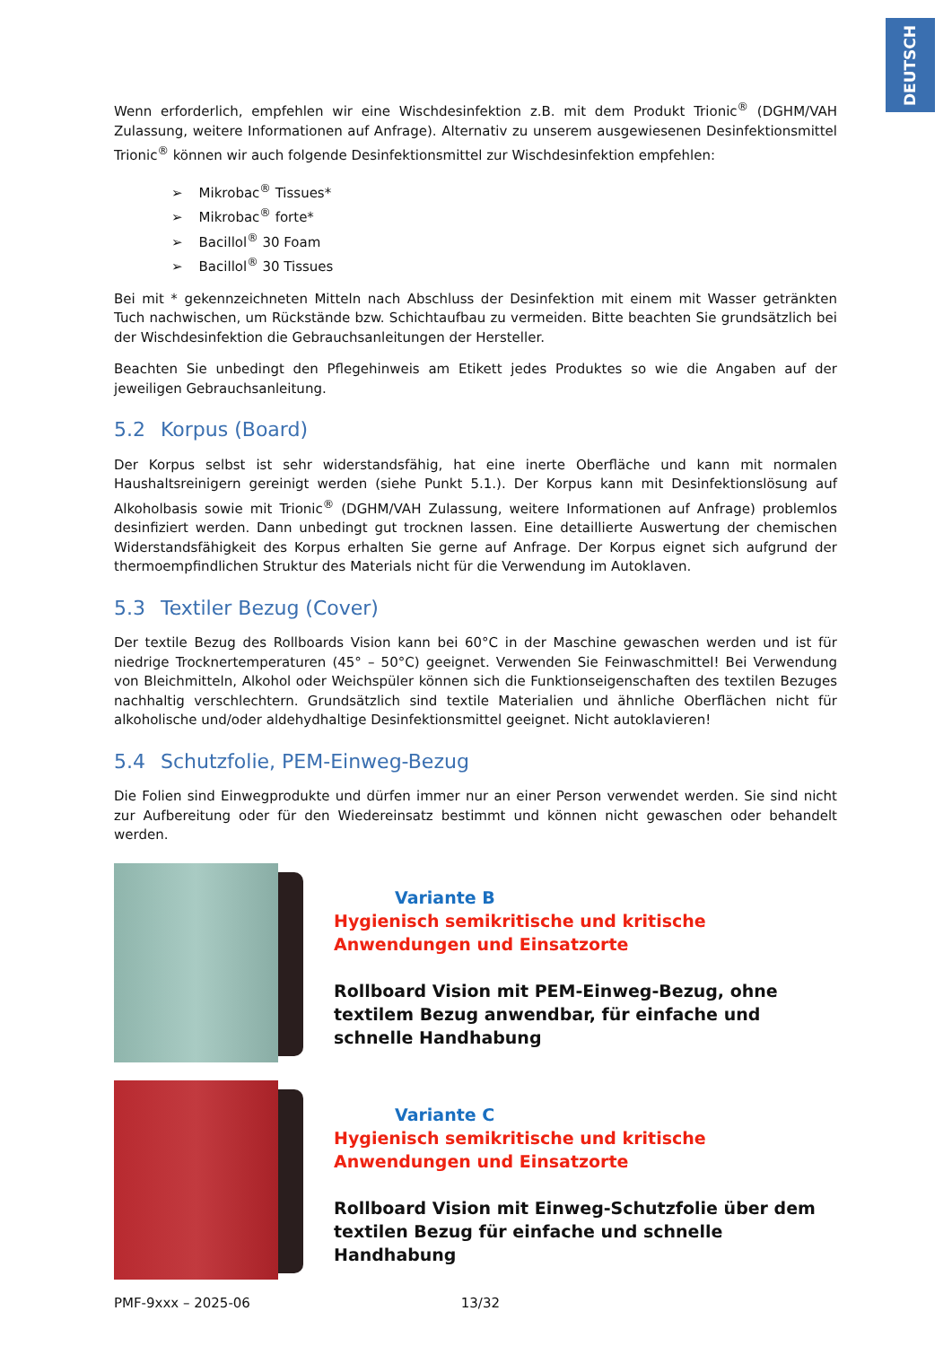DEUTSCH
Wenn erforderlich, empfehlen wir eine Wischdesinfektion z.B. mit dem Produkt Trionic<sup>®</sup> (DGHM/VAH Zulassung, weitere Informationen auf Anfrage). Alternativ zu unserem ausgewiesenen Desinfektionsmittel Trionic<sup>®</sup> können wir auch folgende Desinfektionsmittel zur Wischdesinfektion empfehlen:
Mikrobac<sup>®</sup> Tissues*
Mikrobac<sup>®</sup> forte*
Bacillol<sup>®</sup> 30 Foam
Bacillol<sup>®</sup> 30 Tissues
Bei mit * gekennzeichneten Mitteln nach Abschluss der Desinfektion mit einem mit Wasser getränkten Tuch nachwischen, um Rückstände bzw. Schichtaufbau zu vermeiden. Bitte beachten Sie grundsätzlich bei der Wischdesinfektion die Gebrauchsanleitungen der Hersteller.
Beachten Sie unbedingt den Pflegehinweis am Etikett jedes Produktes so wie die Angaben auf der jeweiligen Gebrauchsanleitung.
5.2 Korpus (Board)
Der Korpus selbst ist sehr widerstandsfähig, hat eine inerte Oberfläche und kann mit normalen Haushaltsreinigern gereinigt werden (siehe Punkt 5.1.). Der Korpus kann mit Desinfektionslösung auf Alkoholbasis sowie mit Trionic<sup>®</sup> (DGHM/VAH Zulassung, weitere Informationen auf Anfrage) problemlos desinfiziert werden. Dann unbedingt gut trocknen lassen. Eine detaillierte Auswertung der chemischen Widerstandsfähigkeit des Korpus erhalten Sie gerne auf Anfrage. Der Korpus eignet sich aufgrund der thermoempfindlichen Struktur des Materials nicht für die Verwendung im Autoklaven.
5.3 Textiler Bezug (Cover)
Der textile Bezug des Rollboards Vision kann bei 60°C in der Maschine gewaschen werden und ist für niedrige Trocknertemperaturen (45° – 50°C) geeignet. Verwenden Sie Feinwaschmittel! Bei Verwendung von Bleichmitteln, Alkohol oder Weichspüler können sich die Funktionseigenschaften des textilen Bezuges nachhaltig verschlechtern. Grundsätzlich sind textile Materialien und ähnliche Oberflächen nicht für alkoholische und/oder aldehydhaltige Desinfektionsmittel geeignet. Nicht autoklavieren!
5.4 Schutzfolie, PEM-Einweg-Bezug
Die Folien sind Einwegprodukte und dürfen immer nur an einer Person verwendet werden. Sie sind nicht zur Aufbereitung oder für den Wiedereinsatz bestimmt und können nicht gewaschen oder behandelt werden.
Variante B
Hygienisch semikritische und kritische Anwendungen und Einsatzorte
Rollboard Vision mit PEM-Einweg-Bezug, ohne textilem Bezug anwendbar, für einfache und schnelle Handhabung
Variante C
Hygienisch semikritische und kritische Anwendungen und Einsatzorte
Rollboard Vision mit Einweg-Schutzfolie über dem textilen Bezug für einfache und schnelle Handhabung
PMF-9xxx – 2025-06 13/32